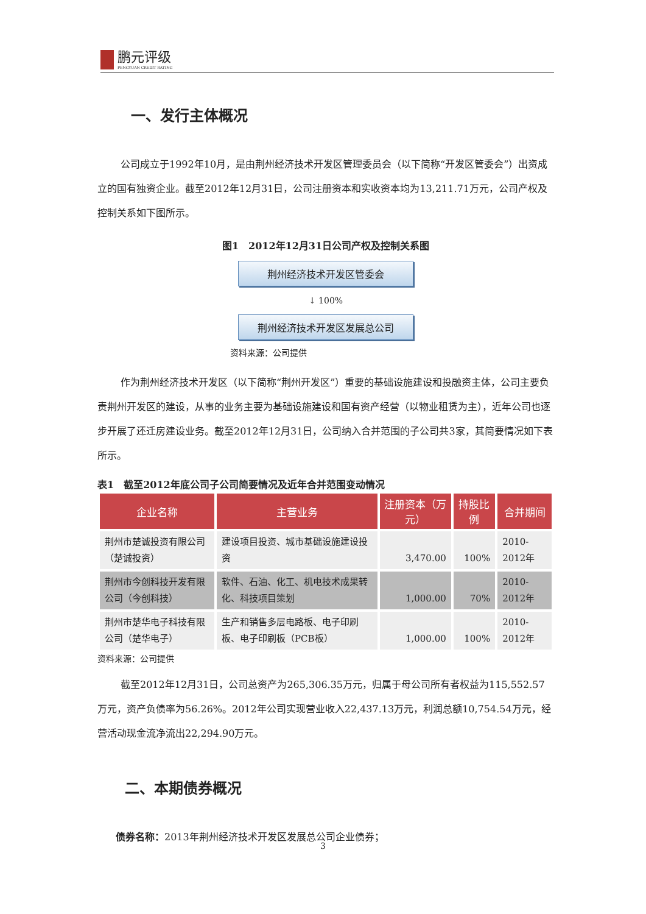鹏元评级
PENGYUAN CREDIT RATING
一、发行主体概况
公司成立于1992年10月，是由荆州经济技术开发区管理委员会（以下简称“开发区管委会”）出资成立的国有独资企业。截至2012年12月31日，公司注册资本和实收资本均为13,211.71万元，公司产权及控制关系如下图所示。
图1　2012年12月31日公司产权及控制关系图
荆州经济技术开发区管委会
↓ 100%
荆州经济技术开发区发展总公司
资料来源：公司提供
作为荆州经济技术开发区（以下简称“荆州开发区”）重要的基础设施建设和投融资主体，公司主要负责荆州开发区的建设，从事的业务主要为基础设施建设和国有资产经营（以物业租赁为主），近年公司也逐步开展了还迁房建设业务。截至2012年12月31日，公司纳入合并范围的子公司共3家，其简要情况如下表所示。
表1　截至2012年底公司子公司简要情况及近年合并范围变动情况
| 企业名称 | 主营业务 | 注册资本（万元） | 持股比例 | 合并期间 |
| --- | --- | --- | --- | --- |
| 荆州市楚诚投资有限公司（楚诚投资） | 建设项目投资、城市基础设施建设投资 | 3,470.00 | 100% | 2010-2012年 |
| 荆州市今创科技开发有限公司（今创科技） | 软件、石油、化工、机电技术成果转化、科技项目策划 | 1,000.00 | 70% | 2010-2012年 |
| 荆州市楚华电子科技有限公司（楚华电子） | 生产和销售多层电路板、电子印刷板、电子印刷板（PCB板） | 1,000.00 | 100% | 2010-2012年 |
资料来源：公司提供
截至2012年12月31日，公司总资产为265,306.35万元，归属于母公司所有者权益为115,552.57万元，资产负债率为56.26%。2012年公司实现营业收入22,437.13万元，利润总额10,754.54万元，经营活动现金流净流出22,294.90万元。
二、本期债券概况
债券名称：2013年荆州经济技术开发区发展总公司企业债券；
3